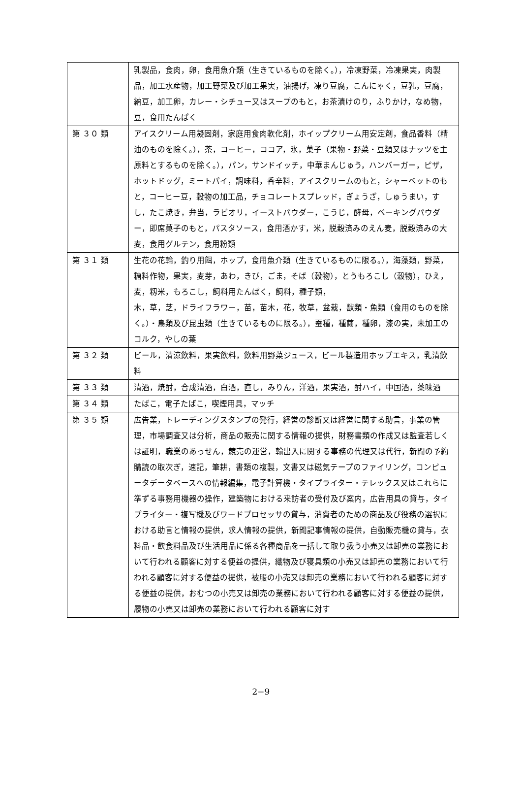| | 乳製品，食肉，卵，食用魚介類（生きているものを除く。），冷凍野菜，冷凍果実，肉製品，加工水産物，加工野菜及び加工果実，油揚げ，凍り豆腐，こんにゃく，豆乳，豆腐，納豆，加工卵，カレー・シチュー又はスープのもと，お茶漬けのり，ふりかけ，なめ物，豆，食用たんぱく |
| 第 ３０ 類 | アイスクリーム用凝固剤，家庭用食肉軟化剤，ホイップクリーム用安定剤，食品香料（精油のものを除く。），茶，コーヒー，ココア，氷，菓子（果物・野菜・豆類又はナッツを主原料とするものを除く。），パン，サンドイッチ，中華まんじゅう，ハンバーガー，ピザ，ホットドッグ，ミートパイ，調味料，香辛料，アイスクリームのもと，シャーベットのもと，コーヒー豆，穀物の加工品，チョコレートスプレッド，ぎょうざ，しゅうまい，すし，たこ焼き，弁当，ラビオリ，イーストパウダー，こうじ，酵母，ベーキングパウダー，即席菓子のもと，パスタソース，食用酒かす，米，脱穀済みのえん麦，脱穀済みの大麦，食用グルテン，食用粉類 |
| 第 ３１ 類 | 生花の花輪，釣り用餌，ホップ，食用魚介類（生きているものに限る。），海藻類，野菜，糖料作物，果実，麦芽，あわ，きび，ごま，そば（穀物），とうもろこし（穀物），ひえ，麦，籾米，もろこし，飼料用たんぱく，飼料，種子類， 木，草，芝，ドライフラワー，苗，苗木，花，牧草，盆栽，獣類・魚類（食用のものを除く。）・鳥類及び昆虫類（生きているものに限る。），蚕種，種繭，種卵，漆の実，未加工のコルク，やしの葉 |
| 第 ３２ 類 | ビール，清涼飲料，果実飲料，飲料用野菜ジュース，ビール製造用ホップエキス，乳清飲料 |
| 第 ３３ 類 | 清酒，焼酎，合成清酒，白酒，直し，みりん，洋酒，果実酒，酎ハイ，中国酒，薬味酒 |
| 第 ３４ 類 | たばこ，電子たばこ，喫煙用具，マッチ |
| 第 ３５ 類 | 広告業，トレーディングスタンプの発行，経営の診断又は経営に関する助言，事業の管理，市場調査又は分析，商品の販売に関する情報の提供，財務書類の作成又は監査若しくは証明，職業のあっせん，競売の運営，輸出入に関する事務の代理又は代行，新聞の予約購読の取次ぎ，速記，筆耕，書類の複製，文書又は磁気テープのファイリング，コンピュータデータベースへの情報編集，電子計算機・タイプライター・テレックス又はこれらに準ずる事務用機器の操作，建築物における来訪者の受付及び案内，広告用具の貸与，タイプライター・複写機及びワードプロセッサの貸与，消費者のための商品及び役務の選択における助言と情報の提供，求人情報の提供，新聞記事情報の提供，自動販売機の貸与，衣料品・飲食料品及び生活用品に係る各種商品を一括して取り扱う小売又は卸売の業務において行われる顧客に対する便益の提供，織物及び寝具類の小売又は卸売の業務において行われる顧客に対する便益の提供，被服の小売又は卸売の業務において行われる顧客に対する便益の提供，おむつの小売又は卸売の業務において行われる顧客に対する便益の提供，履物の小売又は卸売の業務において行われる顧客に対す |
2−9